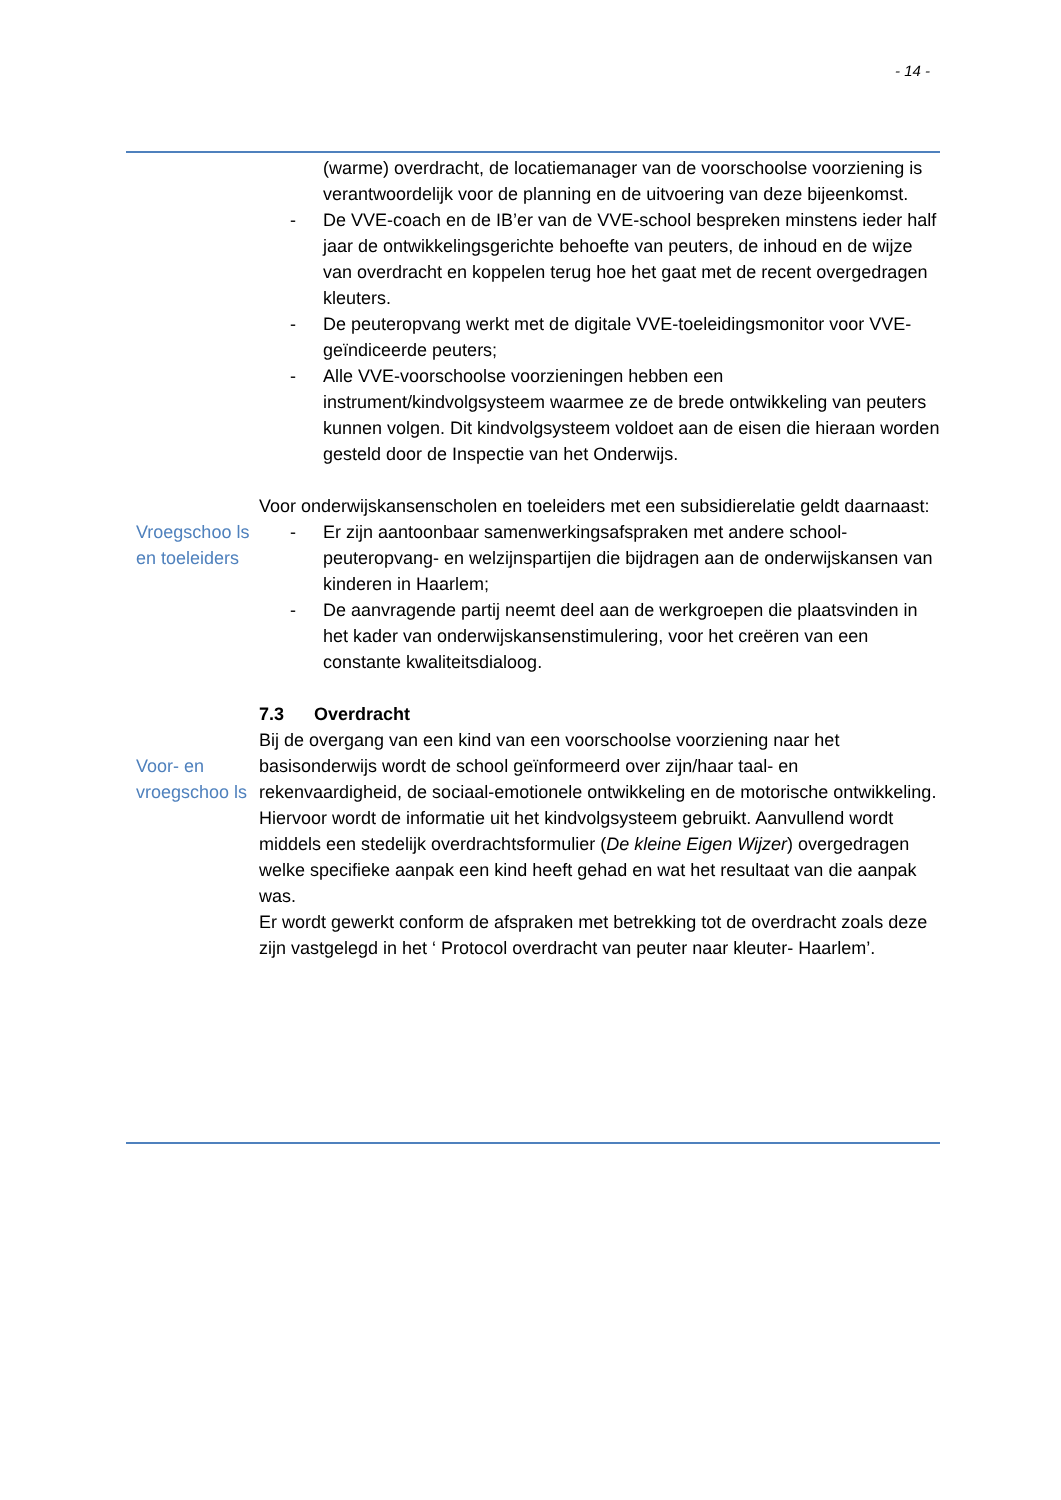- 14 -
(warme) overdracht, de locatiemanager van de voorschoolse voorziening is verantwoordelijk voor de planning en de uitvoering van deze bijeenkomst.
- De VVE-coach en de IB’er van de VVE-school bespreken minstens ieder half jaar de ontwikkelingsgerichte behoefte van peuters, de inhoud en de wijze van overdracht en koppelen terug hoe het gaat met de recent overgedragen kleuters.
- De peuteropvang werkt met de digitale VVE-toeleidingsmonitor voor VVE-geïndiceerde peuters;
- Alle VVE-voorschoolse voorzieningen hebben een instrument/kindvolgsysteem waarmee ze de brede ontwikkeling van peuters kunnen volgen. Dit kindvolgsysteem voldoet aan de eisen die hieraan worden gesteld door de Inspectie van het Onderwijs.
Voor onderwijskansenscholen en toeleiders met een subsidierelatie geldt daarnaast:
Vroegschoo ls en toeleiders
- Er zijn aantoonbaar samenwerkingsafspraken met andere school- peuteropvang- en welzijnspartijen die bijdragen aan de onderwijskansen van kinderen in Haarlem;
- De aanvragende partij neemt deel aan de werkgroepen die plaatsvinden in het kader van onderwijskansenstimulering, voor het creëren van een constante kwaliteitsdialoog.
7.3 Overdracht
Bij de overgang van een kind van een voorschoolse voorziening naar het
Voor- en vroegschoo ls
basisonderwijs wordt de school geïnformeerd over zijn/haar taal- en rekenvaardigheid, de sociaal-emotionele ontwikkeling en de motorische ontwikkeling. Hiervoor wordt de informatie uit het kindvolgsysteem gebruikt. Aanvullend wordt middels een stedelijk overdrachtsformulier (De kleine Eigen Wijzer) overgedragen welke specifieke aanpak een kind heeft gehad en wat het resultaat van die aanpak was.
Er wordt gewerkt conform de afspraken met betrekking tot de overdracht zoals deze zijn vastgelegd in het ‘ Protocol overdracht van peuter naar kleuter- Haarlem’.